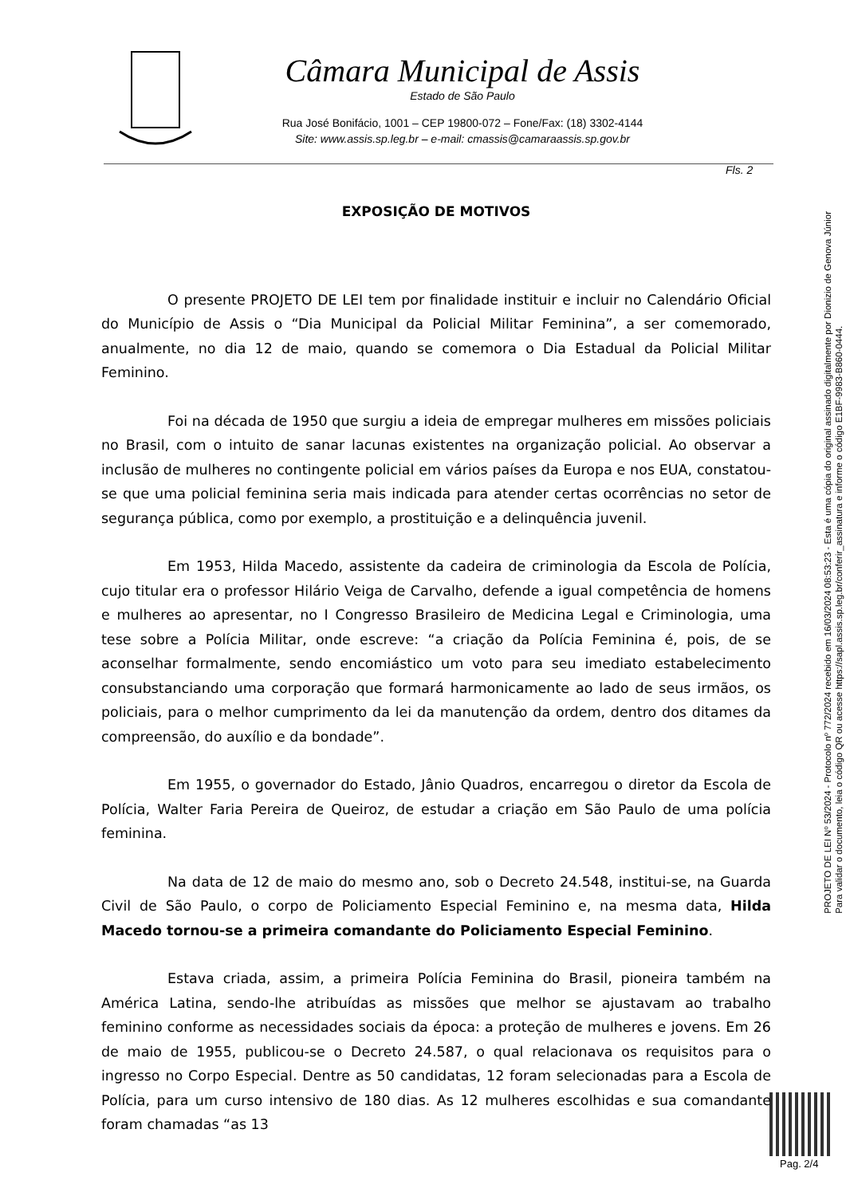Câmara Municipal de Assis
Estado de São Paulo
Rua José Bonifácio, 1001 – CEP 19800-072 – Fone/Fax: (18) 3302-4144
Site: www.assis.sp.leg.br – e-mail: cmassis@camaraassis.sp.gov.br
Fls. 2
EXPOSIÇÃO DE MOTIVOS
O presente PROJETO DE LEI tem por finalidade instituir e incluir no Calendário Oficial do Município de Assis o “Dia Municipal da Policial Militar Feminina”, a ser comemorado, anualmente, no dia 12 de maio, quando se comemora o Dia Estadual da Policial Militar Feminino.
Foi na década de 1950 que surgiu a ideia de empregar mulheres em missões policiais no Brasil, com o intuito de sanar lacunas existentes na organização policial. Ao observar a inclusão de mulheres no contingente policial em vários países da Europa e nos EUA, constatou-se que uma policial feminina seria mais indicada para atender certas ocorrências no setor de segurança pública, como por exemplo, a prostituição e a delinquência juvenil.
Em 1953, Hilda Macedo, assistente da cadeira de criminologia da Escola de Polícia, cujo titular era o professor Hilário Veiga de Carvalho, defende a igual competência de homens e mulheres ao apresentar, no I Congresso Brasileiro de Medicina Legal e Criminologia, uma tese sobre a Polícia Militar, onde escreve: “a criação da Polícia Feminina é, pois, de se aconselhar formalmente, sendo encomiástico um voto para seu imediato estabelecimento consubstanciando uma corporação que formará harmonicamente ao lado de seus irmãos, os policiais, para o melhor cumprimento da lei da manutenção da ordem, dentro dos ditames da compreensão, do auxílio e da bondade”.
Em 1955, o governador do Estado, Jânio Quadros, encarregou o diretor da Escola de Polícia, Walter Faria Pereira de Queiroz, de estudar a criação em São Paulo de uma polícia feminina.
Na data de 12 de maio do mesmo ano, sob o Decreto 24.548, institui-se, na Guarda Civil de São Paulo, o corpo de Policiamento Especial Feminino e, na mesma data, Hilda Macedo tornou-se a primeira comandante do Policiamento Especial Feminino.
Estava criada, assim, a primeira Polícia Feminina do Brasil, pioneira também na América Latina, sendo-lhe atribuídas as missões que melhor se ajustavam ao trabalho feminino conforme as necessidades sociais da época: a proteção de mulheres e jovens. Em 26 de maio de 1955, publicou-se o Decreto 24.587, o qual relacionava os requisitos para o ingresso no Corpo Especial. Dentre as 50 candidatas, 12 foram selecionadas para a Escola de Polícia, para um curso intensivo de 180 dias. As 12 mulheres escolhidas e sua comandante foram chamadas “as 13
PROJETO DE LEI Nº 53/2024 - Protocolo nº 772/2024 recebido em 16/03/2024 08:53:23 - Esta é uma cópia do original assinado digitalmente por Dionizio de Genova Júnior
Para validar o documento, leia o código QR ou acesse https://sapl.assis.sp.leg.br/conferir_assinatura e informe o código E1BF-9983-B860-0444.
Pag. 2/4